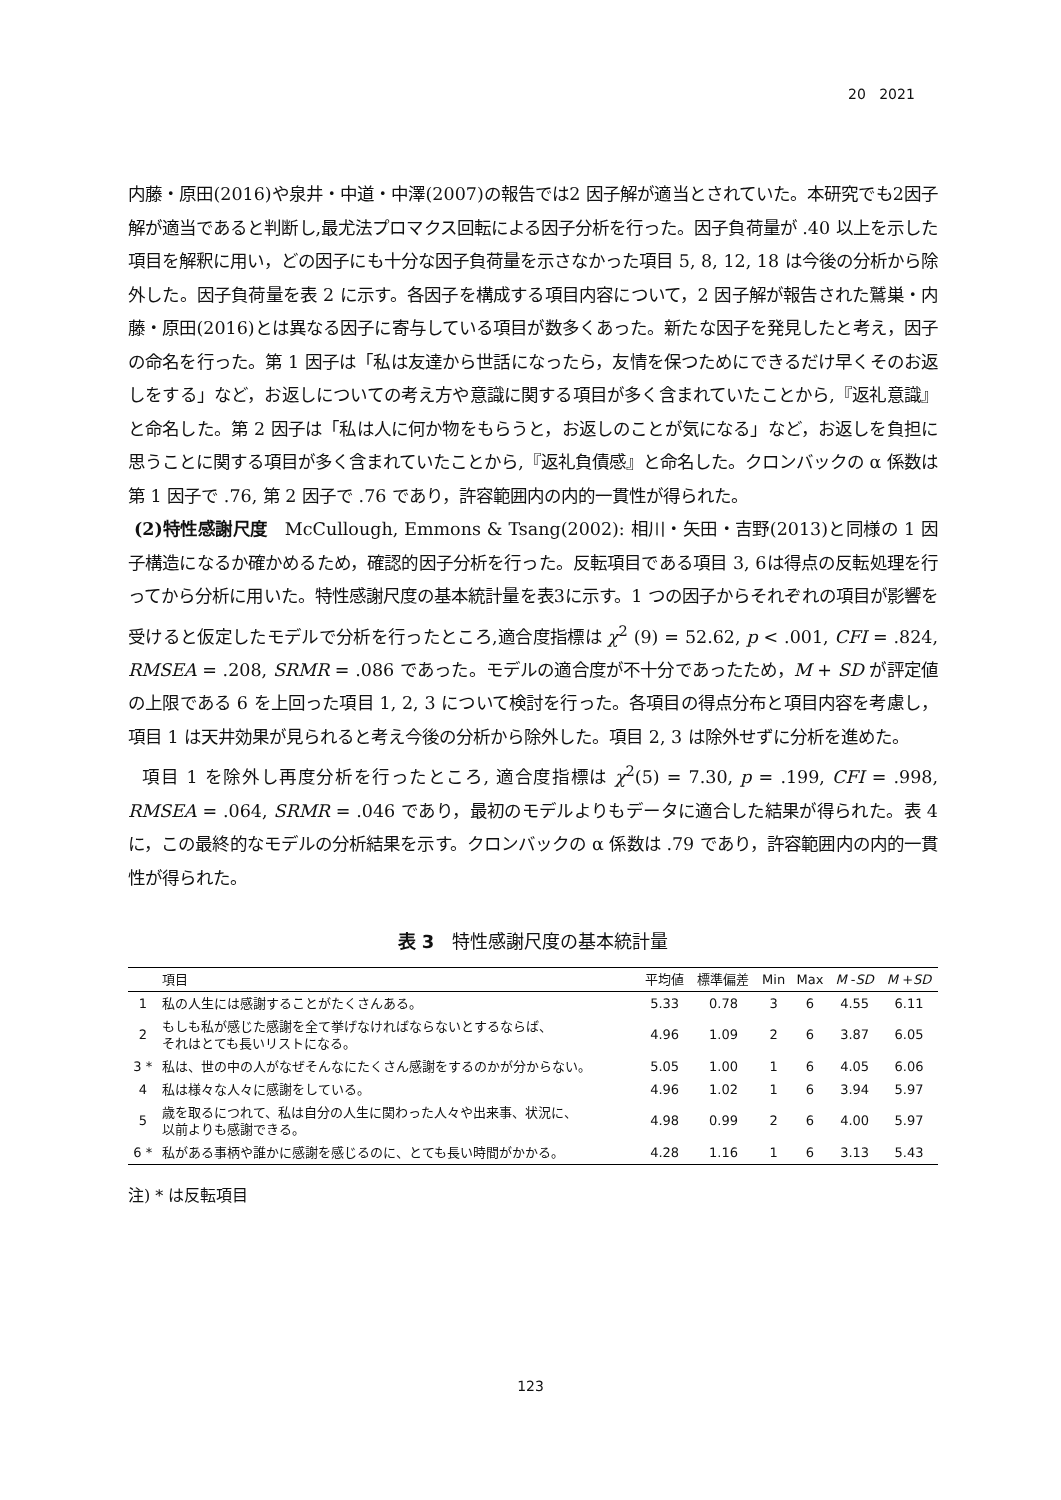20 2021
内藤・原田(2016)や泉井・中道・中澤(2007)の報告では2 因子解が適当とされていた。本研究でも2因子解が適当であると判断し,最尤法プロマクス回転による因子分析を行った。因子負荷量が .40 以上を示した項目を解釈に用い，どの因子にも十分な因子負荷量を示さなかった項目 5, 8, 12, 18 は今後の分析から除外した。因子負荷量を表 2 に示す。各因子を構成する項目内容について，2 因子解が報告された鷲巣・内藤・原田(2016)とは異なる因子に寄与している項目が数多くあった。新たな因子を発見したと考え，因子の命名を行った。第 1 因子は「私は友達から世話になったら，友情を保つためにできるだけ早くそのお返しをする」など，お返しについての考え方や意識に関する項目が多く含まれていたことから,『返礼意識』と命名した。第 2 因子は「私は人に何か物をもらうと，お返しのことが気になる」など，お返しを負担に思うことに関する項目が多く含まれていたことから,『返礼負債感』と命名した。クロンバックの α 係数は第 1 因子で .76, 第 2 因子で .76 であり，許容範囲内の内的一貫性が得られた。
(2)特性感謝尺度　McCullough, Emmons & Tsang(2002): 相川・矢田・吉野(2013)と同様の 1 因子構造になるか確かめるため，確認的因子分析を行った。反転項目である項目 3, 6は得点の反転処理を行ってから分析に用いた。特性感謝尺度の基本統計量を表3に示す。1 つの因子からそれぞれの項目が影響を受けると仮定したモデルで分析を行ったところ,適合度指標は χ<sup>2</sup> (9) = 52.62, p < .001, CFI = .824, RMSEA = .208, SRMR = .086 であった。モデルの適合度が不十分であったため，M + SD が評定値の上限である 6 を上回った項目 1, 2, 3 について検討を行った。各項目の得点分布と項目内容を考慮し，項目 1 は天井効果が見られると考え今後の分析から除外した。項目 2, 3 は除外せずに分析を進めた。
項目 1 を除外し再度分析を行ったところ, 適合度指標は χ<sup>2</sup>(5) = 7.30, p = .199, CFI = .998, RMSEA = .064, SRMR = .046 であり，最初のモデルよりもデータに適合した結果が得られた。表 4 に，この最終的なモデルの分析結果を示す。クロンバックの α 係数は .79 であり，許容範囲内の内的一貫性が得られた。
表 3　特性感謝尺度の基本統計量
| | 項目 | 平均値 | 標準偏差 | Min | Max | M - SD | M + SD |
| --- | --- | --- | --- | --- | --- | --- | --- |
| 1 | 私の人生には感謝することがたくさんある。 | 5.33 | 0.78 | 3 | 6 | 4.55 | 6.11 |
| 2 | もしも私が感じた感謝を全て挙げなければならないとするならば、 それはとても長いリストになる。 | 4.96 | 1.09 | 2 | 6 | 3.87 | 6.05 |
| 3 * | 私は、世の中の人がなぜそんなにたくさん感謝をするのかが分からない。 | 5.05 | 1.00 | 1 | 6 | 4.05 | 6.06 |
| 4 | 私は様々な人々に感謝をしている。 | 4.96 | 1.02 | 1 | 6 | 3.94 | 5.97 |
| 5 | 歳を取るにつれて、私は自分の人生に関わった人々や出来事、状況に、 以前よりも感謝できる。 | 4.98 | 0.99 | 2 | 6 | 4.00 | 5.97 |
| 6 * | 私がある事柄や誰かに感謝を感じるのに、とても長い時間がかかる。 | 4.28 | 1.16 | 1 | 6 | 3.13 | 5.43 |
注) * は反転項目
123